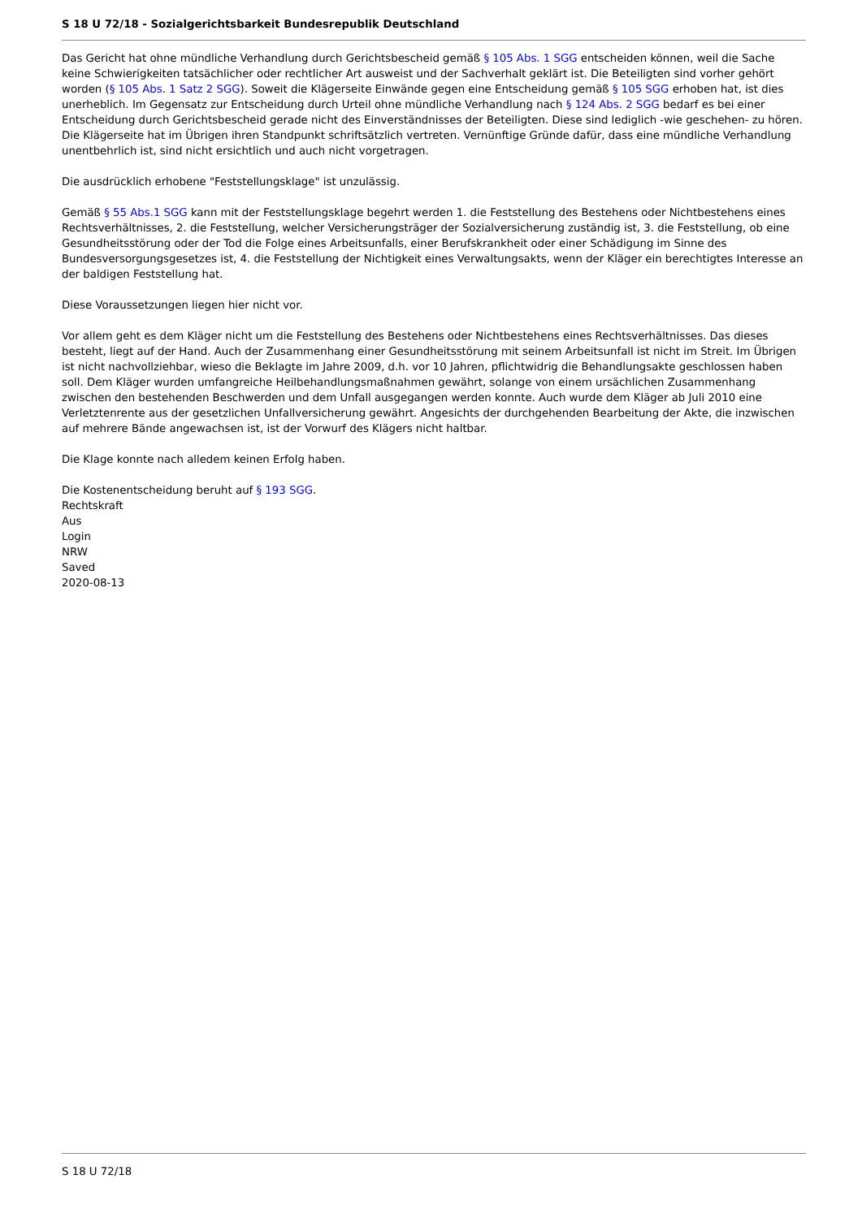S 18 U 72/18 - Sozialgerichtsbarkeit Bundesrepublik Deutschland
Das Gericht hat ohne mündliche Verhandlung durch Gerichtsbescheid gemäß § 105 Abs. 1 SGG entscheiden können, weil die Sache keine Schwierigkeiten tatsächlicher oder rechtlicher Art ausweist und der Sachverhalt geklärt ist. Die Beteiligten sind vorher gehört worden (§ 105 Abs. 1 Satz 2 SGG). Soweit die Klägerseite Einwände gegen eine Entscheidung gemäß § 105 SGG erhoben hat, ist dies unerheblich. Im Gegensatz zur Entscheidung durch Urteil ohne mündliche Verhandlung nach § 124 Abs. 2 SGG bedarf es bei einer Entscheidung durch Gerichtsbescheid gerade nicht des Einverständnisses der Beteiligten. Diese sind lediglich -wie geschehen- zu hören. Die Klägerseite hat im Übrigen ihren Standpunkt schriftsätzlich vertreten. Vernünftige Gründe dafür, dass eine mündliche Verhandlung unentbehrlich ist, sind nicht ersichtlich und auch nicht vorgetragen.
Die ausdrücklich erhobene "Feststellungsklage" ist unzulässig.
Gemäß § 55 Abs.1 SGG kann mit der Feststellungsklage begehrt werden 1. die Feststellung des Bestehens oder Nichtbestehens eines Rechtsverhältnisses, 2. die Feststellung, welcher Versicherungsträger der Sozialversicherung zuständig ist, 3. die Feststellung, ob eine Gesundheitsstörung oder der Tod die Folge eines Arbeitsunfalls, einer Berufskrankheit oder einer Schädigung im Sinne des Bundesversorgungsgesetzes ist, 4. die Feststellung der Nichtigkeit eines Verwaltungsakts, wenn der Kläger ein berechtigtes Interesse an der baldigen Feststellung hat.
Diese Voraussetzungen liegen hier nicht vor.
Vor allem geht es dem Kläger nicht um die Feststellung des Bestehens oder Nichtbestehens eines Rechtsverhältnisses. Das dieses besteht, liegt auf der Hand. Auch der Zusammenhang einer Gesundheitsstörung mit seinem Arbeitsunfall ist nicht im Streit. Im Übrigen ist nicht nachvollziehbar, wieso die Beklagte im Jahre 2009, d.h. vor 10 Jahren, pflichtwidrig die Behandlungsakte geschlossen haben soll. Dem Kläger wurden umfangreiche Heilbehandlungsmaßnahmen gewährt, solange von einem ursächlichen Zusammenhang zwischen den bestehenden Beschwerden und dem Unfall ausgegangen werden konnte. Auch wurde dem Kläger ab Juli 2010 eine Verletztenrente aus der gesetzlichen Unfallversicherung gewährt. Angesichts der durchgehenden Bearbeitung der Akte, die inzwischen auf mehrere Bände angewachsen ist, ist der Vorwurf des Klägers nicht haltbar.
Die Klage konnte nach alledem keinen Erfolg haben.
Die Kostenentscheidung beruht auf § 193 SGG.
Rechtskraft
Aus
Login
NRW
Saved
2020-08-13
S 18 U 72/18